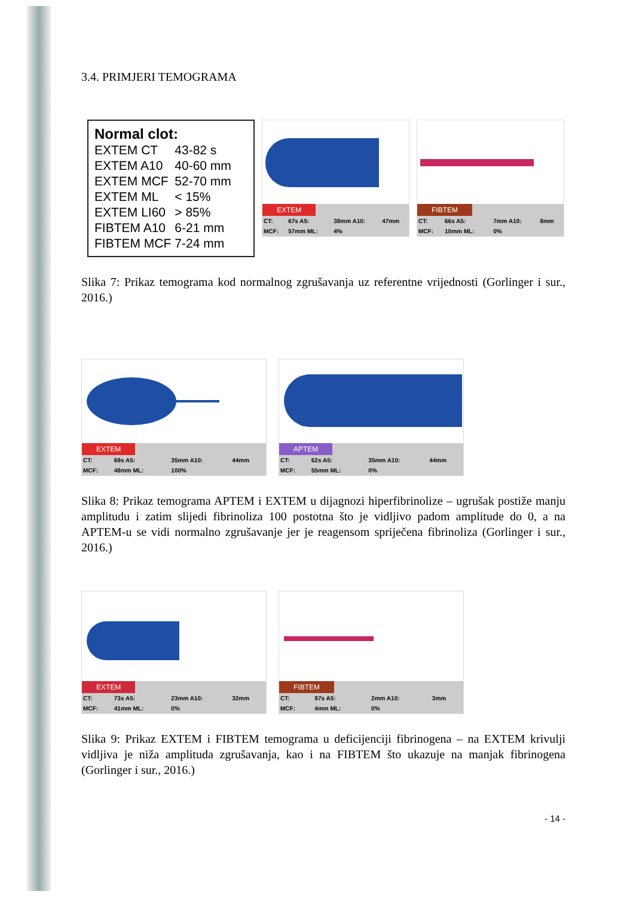3.4. PRIMJERI TEMOGRAMA
Normal clot:
| EXTEM CT | 43-82 s |
| EXTEM A10 | 40-60 mm |
| EXTEM MCF | 52-70 mm |
| EXTEM ML | < 15% |
| EXTEM LI60 | > 85% |
| FIBTEM A10 | 6-21 mm |
| FIBTEM MCF | 7-24 mm |
EXTEM
| CT: | 67s A5: | 38mm A10: | 47mm |
| MCF: | 57mm ML: | 4% | |
FIBTEM
| CT: | 66s A5: | 7mm A10: | 8mm |
| MCF: | 10mm ML: | 0% | |
Slika 7: Prikaz temograma kod normalnog zgrušavanja uz referentne vrijednosti (Gorlinger i sur., 2016.)
EXTEM
| CT: | 69s A5: | 35mm A10: | 44mm |
| MCF: | 48mm ML: | 100% | |
APTEM
| CT: | 62s A5: | 35mm A10: | 44mm |
| MCF: | 55mm ML: | 0% | |
Slika 8: Prikaz temograma APTEM i EXTEM u dijagnozi hiperfibrinolize – ugrušak postiže manju amplitudu i zatim slijedi fibrinoliza 100 postotna što je vidljivo padom amplitude do 0, a na APTEM-u se vidi normalno zgrušavanje jer je reagensom spriječena fibrinoliza (Gorlinger i sur., 2016.)
EXTEM
| CT: | 73s A5: | 23mm A10: | 32mm |
| MCF: | 41mm ML: | 0% | |
FIBTEM
| CT: | 97s A5: | 2mm A10: | 3mm |
| MCF: | 4mm ML: | 0% | |
Slika 9: Prikaz EXTEM i FIBTEM temograma u deficijenciji fibrinogena – na EXTEM krivulji vidljiva je niža amplituda zgrušavanja, kao i na FIBTEM što ukazuje na manjak fibrinogena (Gorlinger i sur., 2016.)
- 14 -